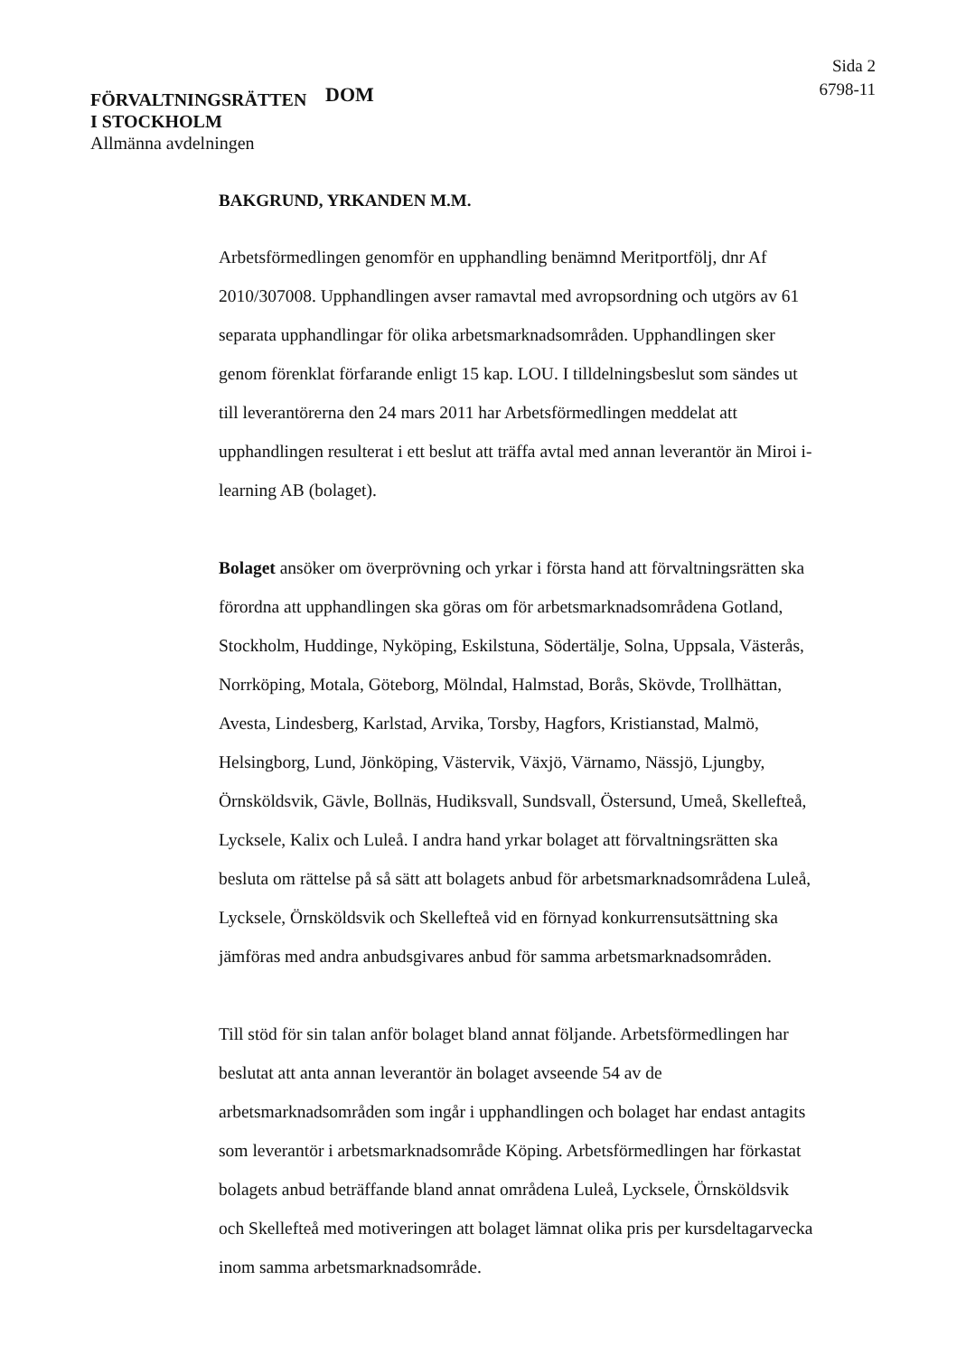FÖRVALTNINGSRÄTTEN
I STOCKHOLM
Allmänna avdelningen
DOM
Sida 2
6798-11
BAKGRUND, YRKANDEN M.M.
Arbetsförmedlingen genomför en upphandling benämnd Meritportfölj, dnr Af 2010/307008. Upphandlingen avser ramavtal med avropsordning och utgörs av 61 separata upphandlingar för olika arbetsmarknadsområden. Upphandlingen sker genom förenklat förfarande enligt 15 kap. LOU. I tilldelningsbeslut som sändes ut till leverantörerna den 24 mars 2011 har Arbetsförmedlingen meddelat att upphandlingen resulterat i ett beslut att träffa avtal med annan leverantör än Miroi i-learning AB (bolaget).
Bolaget ansöker om överprövning och yrkar i första hand att förvaltningsrätten ska förordna att upphandlingen ska göras om för arbetsmarknadsområdena Gotland, Stockholm, Huddinge, Nyköping, Eskilstuna, Södertälje, Solna, Uppsala, Västerås, Norrköping, Motala, Göteborg, Mölndal, Halmstad, Borås, Skövde, Trollhättan, Avesta, Lindesberg, Karlstad, Arvika, Torsby, Hagfors, Kristianstad, Malmö, Helsingborg, Lund, Jönköping, Västervik, Växjö, Värnamo, Nässjö, Ljungby, Örnsköldsvik, Gävle, Bollnäs, Hudiksvall, Sundsvall, Östersund, Umeå, Skellefteå, Lycksele, Kalix och Luleå. I andra hand yrkar bolaget att förvaltningsrätten ska besluta om rättelse på så sätt att bolagets anbud för arbetsmarknadsområdena Luleå, Lycksele, Örnsköldsvik och Skellefteå vid en förnyad konkurrensutsättning ska jämföras med andra anbudsgivares anbud för samma arbetsmarknadsområden.
Till stöd för sin talan anför bolaget bland annat följande. Arbetsförmedlingen har beslutat att anta annan leverantör än bolaget avseende 54 av de arbetsmarknadsområden som ingår i upphandlingen och bolaget har endast antagits som leverantör i arbetsmarknadsområde Köping. Arbetsförmedlingen har förkastat bolagets anbud beträffande bland annat områdena Luleå, Lycksele, Örnsköldsvik och Skellefteå med motiveringen att bolaget lämnat olika pris per kursdeltagarvecka inom samma arbetsmarknadsområde.